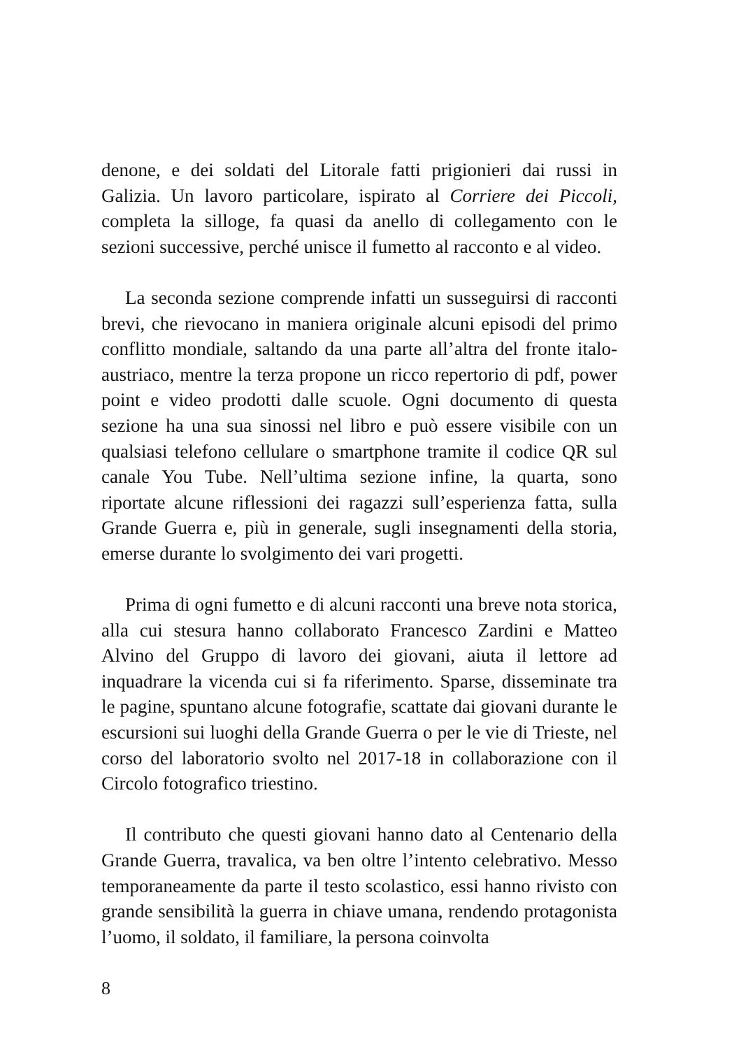denone, e dei soldati del Litorale fatti prigionieri dai russi in Galizia. Un lavoro particolare, ispirato al Corriere dei Piccoli, completa la silloge, fa quasi da anello di collegamento con le sezioni successive, perché unisce il fumetto al racconto e al video.
La seconda sezione comprende infatti un susseguirsi di racconti brevi, che rievocano in maniera originale alcuni episodi del primo conflitto mondiale, saltando da una parte all’altra del fronte italo-austriaco, mentre la terza propone un ricco repertorio di pdf, power point e video prodotti dalle scuole. Ogni documento di questa sezione ha una sua sinossi nel libro e può essere visibile con un qualsiasi telefono cellulare o smartphone tramite il codice QR sul canale You Tube. Nell’ultima sezione infine, la quarta, sono riportate alcune riflessioni dei ragazzi sull’esperienza fatta, sulla Grande Guerra e, più in generale, sugli insegnamenti della storia, emerse durante lo svolgimento dei vari progetti.
Prima di ogni fumetto e di alcuni racconti una breve nota storica, alla cui stesura hanno collaborato Francesco Zardini e Matteo Alvino del Gruppo di lavoro dei giovani, aiuta il lettore ad inquadrare la vicenda cui si fa riferimento. Sparse, disseminate tra le pagine, spuntano alcune fotografie, scattate dai giovani durante le escursioni sui luoghi della Grande Guerra o per le vie di Trieste, nel corso del laboratorio svolto nel 2017-18 in collaborazione con il Circolo fotografico triestino.
Il contributo che questi giovani hanno dato al Centenario della Grande Guerra, travalica, va ben oltre l’intento celebrativo. Messo temporaneamente da parte il testo scolastico, essi hanno rivisto con grande sensibilità la guerra in chiave umana, rendendo protagonista l’uomo, il soldato, il familiare, la persona coinvolta
8